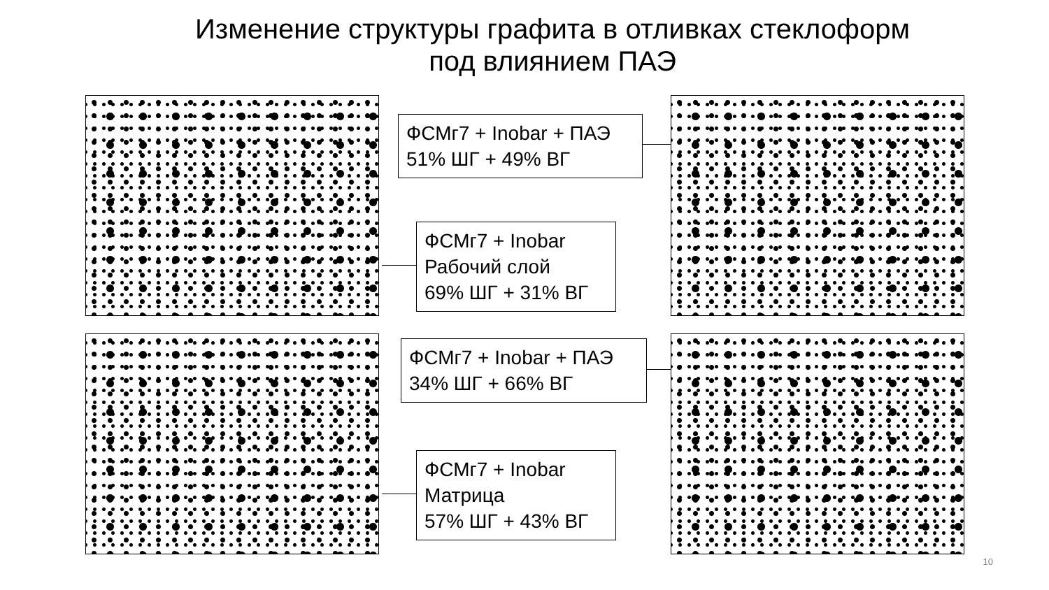Изменение структуры графита в отливках стеклоформ
под влиянием ПАЭ
ФСМг7 + Inobar + ПАЭ
51% ШГ + 49% ВГ
ФСМг7 + Inobar
Рабочий слой
69% ШГ + 31% ВГ
ФСМг7 + Inobar + ПАЭ
34% ШГ + 66% ВГ
ФСМг7 + Inobar
Матрица
57% ШГ + 43% ВГ
10